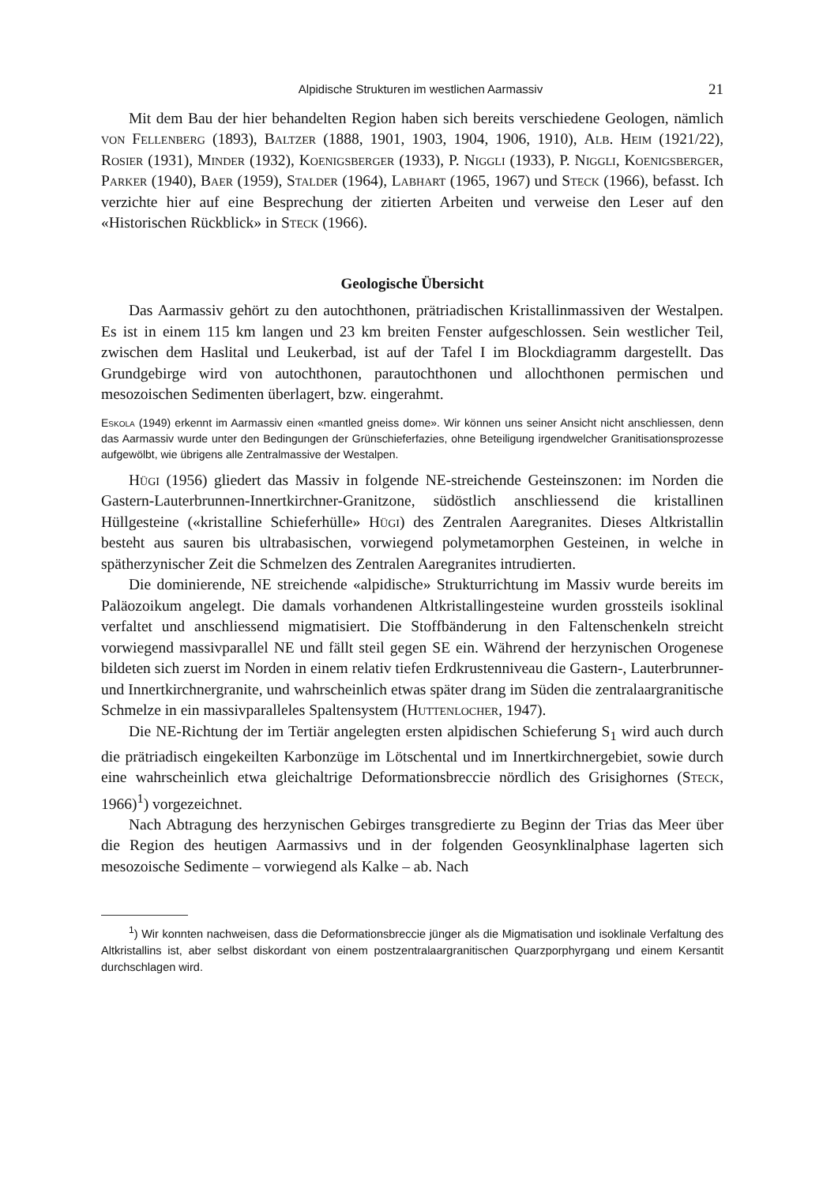Alpidische Strukturen im westlichen Aarmassiv 21
Mit dem Bau der hier behandelten Region haben sich bereits verschiedene Geologen, nämlich von Fellenberg (1893), Baltzer (1888, 1901, 1903, 1904, 1906, 1910), Alb. Heim (1921/22), Rosier (1931), Minder (1932), Koenigsberger (1933), P. Niggli (1933), P. Niggli, Koenigsberger, Parker (1940), Baer (1959), Stalder (1964), Labhart (1965, 1967) und Steck (1966), befasst. Ich verzichte hier auf eine Besprechung der zitierten Arbeiten und verweise den Leser auf den «Historischen Rückblick» in Steck (1966).
Geologische Übersicht
Das Aarmassiv gehört zu den autochthonen, prätriadischen Kristallinmassiven der Westalpen. Es ist in einem 115 km langen und 23 km breiten Fenster aufgeschlossen. Sein westlicher Teil, zwischen dem Haslital und Leukerbad, ist auf der Tafel I im Blockdiagramm dargestellt. Das Grundgebirge wird von autochthonen, parautochthonen und allochthonen permischen und mesozoischen Sedimenten überlagert, bzw. eingerahmt.
Eskola (1949) erkennt im Aarmassiv einen «mantled gneiss dome». Wir können uns seiner Ansicht nicht anschliessen, denn das Aarmassiv wurde unter den Bedingungen der Grünschieferfazies, ohne Beteiligung irgendwelcher Granitisationsprozesse aufgewölbt, wie übrigens alle Zentralmassive der Westalpen.
Hügi (1956) gliedert das Massiv in folgende NE-streichende Gesteinszonen: im Norden die Gastern-Lauterbrunnen-Innertkirchner-Granitzone, südöstlich anschliessend die kristallinen Hüllgesteine («kristalline Schieferhülle» Hügi) des Zentralen Aaregranites. Dieses Altkristallin besteht aus sauren bis ultrabasischen, vorwiegend polymetamorphen Gesteinen, in welche in spätherzynischer Zeit die Schmelzen des Zentralen Aaregranites intrudierten.
Die dominierende, NE streichende «alpidische» Strukturrichtung im Massiv wurde bereits im Paläozoikum angelegt. Die damals vorhandenen Altkristallingesteine wurden grossteils isoklinal verfaltet und anschliessend migmatisiert. Die Stoffbänderung in den Faltenschenkeln streicht vorwiegend massivparallel NE und fällt steil gegen SE ein. Während der herzynischen Orogenese bildeten sich zuerst im Norden in einem relativ tiefen Erdkrustenniveau die Gastern-, Lauterbrunner- und Innertkirchnergranite, und wahrscheinlich etwas später drang im Süden die zentralaargranitische Schmelze in ein massivparalleles Spaltensystem (Huttenlocher, 1947).
Die NE-Richtung der im Tertiär angelegten ersten alpidischen Schieferung S<sub>1</sub> wird auch durch die prätriadisch eingekeilten Karbonzüge im Lötschental und im Innertkirchnergebiet, sowie durch eine wahrscheinlich etwa gleichaltrige Deformationsbreccie nördlich des Grisighornes (Steck, 1966)<sup>1</sup>) vorgezeichnet.
Nach Abtragung des herzynischen Gebirges transgredierte zu Beginn der Trias das Meer über die Region des heutigen Aarmassivs und in der folgenden Geosynklinalphase lagerten sich mesozoische Sedimente – vorwiegend als Kalke – ab. Nach
<sup>1</sup>) Wir konnten nachweisen, dass die Deformationsbreccie jünger als die Migmatisation und isoklinale Verfaltung des Altkristallins ist, aber selbst diskordant von einem postzentralaargranitischen Quarzporphyrgang und einem Kersantit durchschlagen wird.